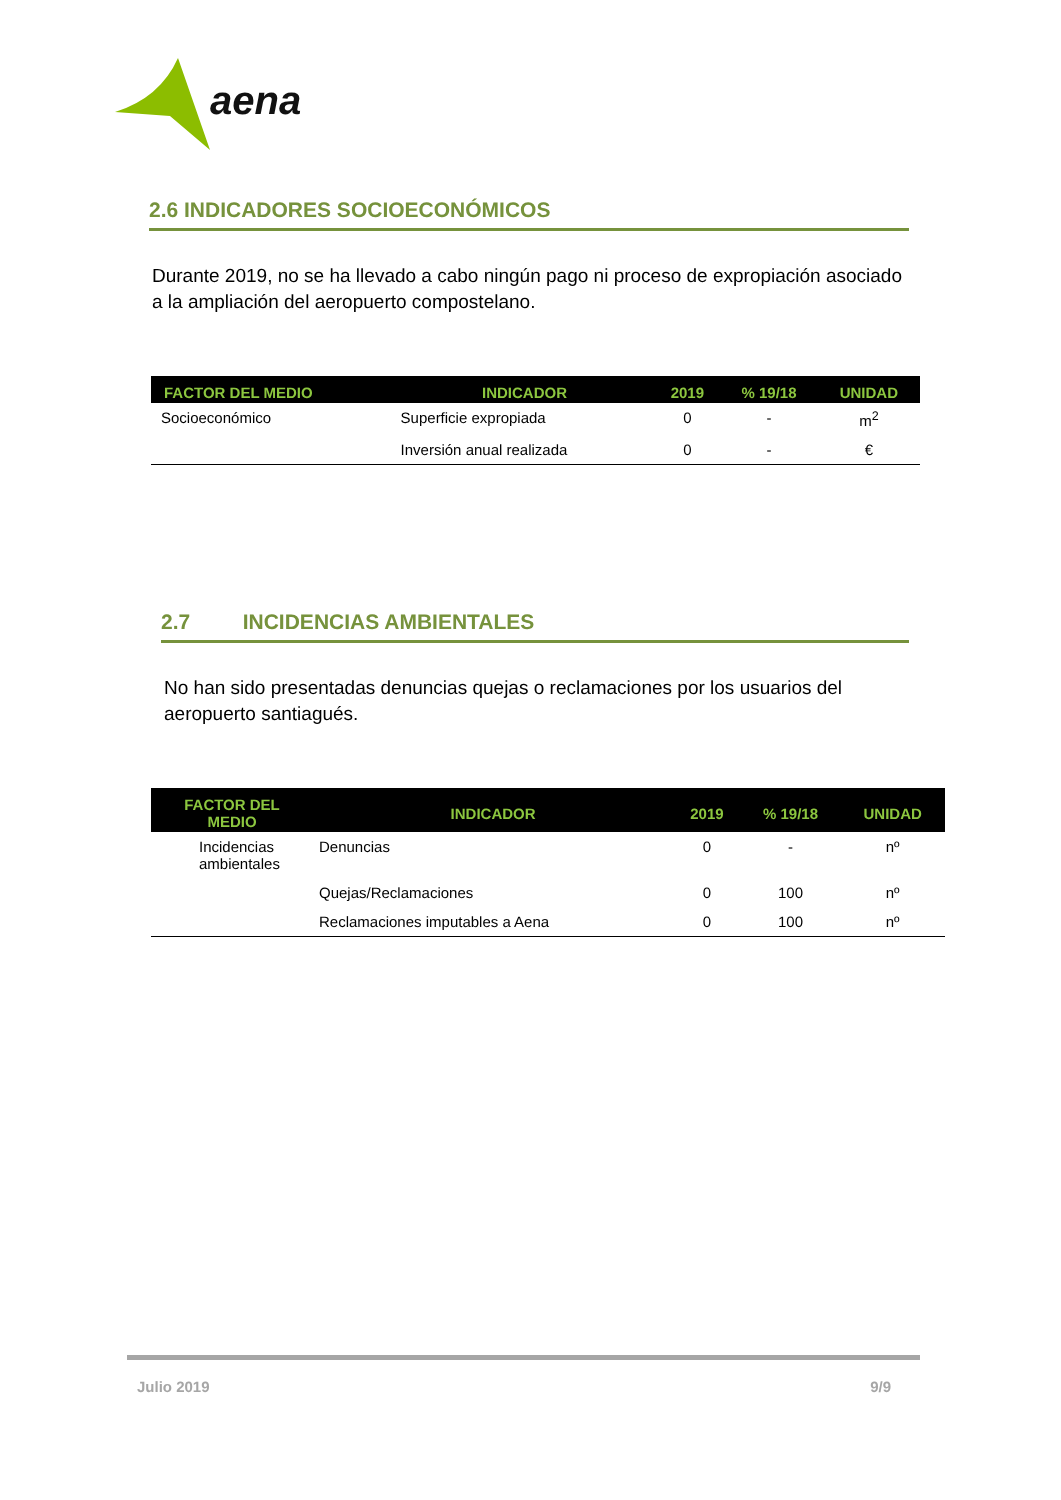aena
2.6 INDICADORES SOCIOECONÓMICOS
Durante 2019, no se ha llevado a cabo ningún pago ni proceso de expropiación asociado a la ampliación del aeropuerto compostelano.
| FACTOR DEL MEDIO | INDICADOR | 2019 | % 19/18 | UNIDAD |
| --- | --- | --- | --- | --- |
| Socioeconómico | Superficie expropiada | 0 | - | m<sup>2</sup> |
| | Inversión anual realizada | 0 | - | € |
2.7 INCIDENCIAS AMBIENTALES
No han sido presentadas denuncias quejas o reclamaciones por los usuarios del aeropuerto santiagués.
| FACTOR DEL MEDIO | INDICADOR | 2019 | % 19/18 | UNIDAD |
| --- | --- | --- | --- | --- |
| Incidencias ambientales | Denuncias | 0 | - | nº |
| | Quejas/Reclamaciones | 0 | 100 | nº |
| | Reclamaciones imputables a Aena | 0 | 100 | nº |
Julio 2019 9/9